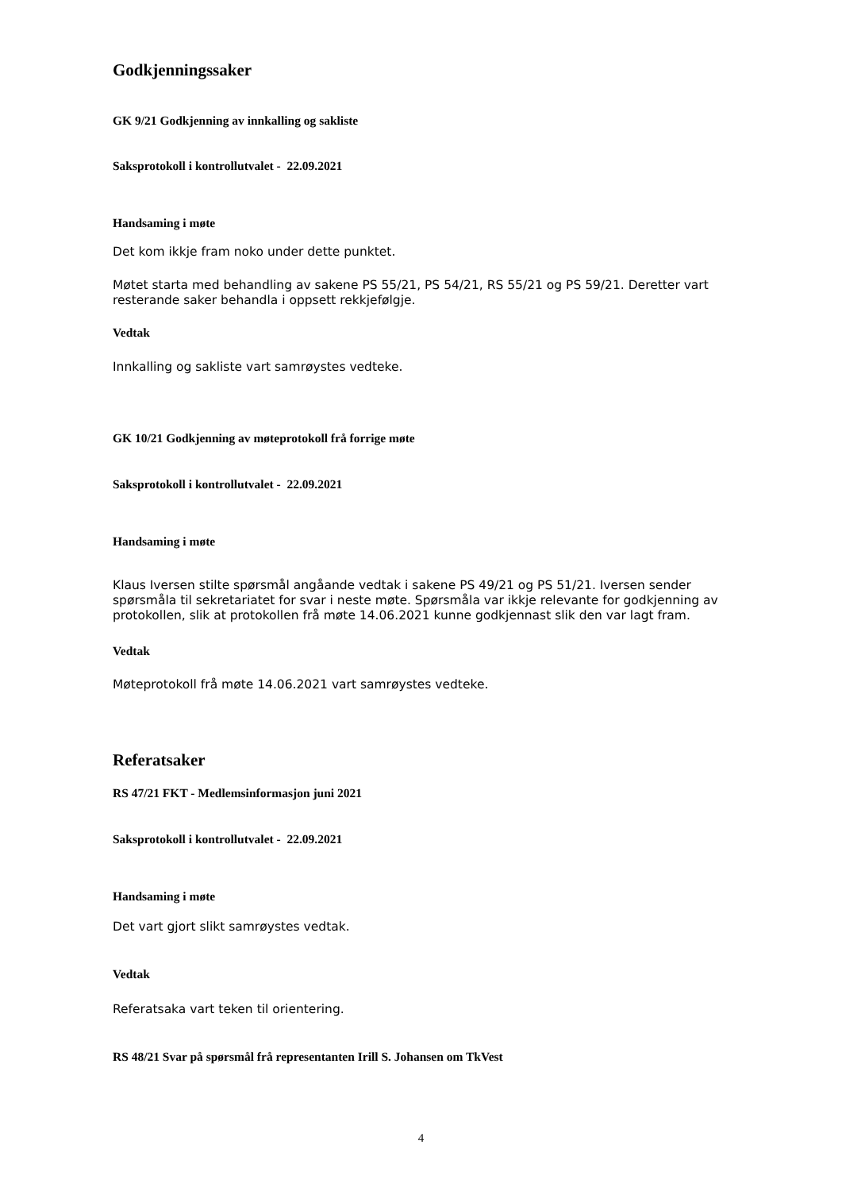Godkjenningssaker
GK 9/21 Godkjenning av innkalling og sakliste
Saksprotokoll i kontrollutvalet - 22.09.2021
Handsaming i møte
Det kom ikkje fram noko under dette punktet.
Møtet starta med behandling av sakene PS 55/21, PS 54/21, RS 55/21 og PS 59/21. Deretter vart resterande saker behandla i oppsett rekkjefølgje.
Vedtak
Innkalling og sakliste vart samrøystes vedteke.
GK 10/21 Godkjenning av møteprotokoll frå forrige møte
Saksprotokoll i kontrollutvalet - 22.09.2021
Handsaming i møte
Klaus Iversen stilte spørsmål angåande vedtak i sakene PS 49/21 og PS 51/21. Iversen sender spørsmåla til sekretariatet for svar i neste møte. Spørsmåla var ikkje relevante for godkjenning av protokollen, slik at protokollen frå møte 14.06.2021 kunne godkjennast slik den var lagt fram.
Vedtak
Møteprotokoll frå møte 14.06.2021 vart samrøystes vedteke.
Referatsaker
RS 47/21 FKT - Medlemsinformasjon juni 2021
Saksprotokoll i kontrollutvalet - 22.09.2021
Handsaming i møte
Det vart gjort slikt samrøystes vedtak.
Vedtak
Referatsaka vart teken til orientering.
RS 48/21 Svar på spørsmål frå representanten Irill S. Johansen om TkVest
4